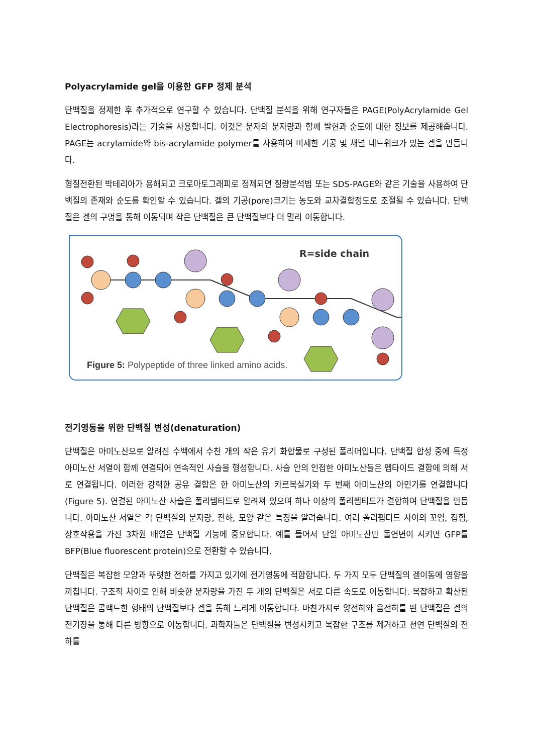Polyacrylamide gel을 이용한 GFP 정제 분석
단백질을 정제한 후 추가적으로 연구할 수 있습니다. 단백질 분석을 위해 연구자들은 PAGE(PolyAcrylamide Gel Electrophoresis)라는 기술을 사용합니다. 이것은 분자의 분자량과 함께 발현과 순도에 대한 정보를 제공해줍니다. PAGE는 acrylamide와 bis-acrylamide polymer를 사용하여 미세한 기공 및 채널 네트워크가 있는 겔을 만듭니다.
형질전환된 박테리아가 용해되고 크로마토그래피로 정제되면 질량분석법 또는 SDS-PAGE와 같은 기술을 사용하여 단백질의 존재와 순도를 확인할 수 있습니다. 겔의 기공(pore)크기는 농도와 교차결합정도로 조절될 수 있습니다. 단백질은 겔의 구멍을 통해 이동되며 작은 단백질은 큰 단백질보다 더 멀리 이동합니다.
R=side chain
Figure 5: Polypeptide of three linked amino acids.
전기영동을 위한 단백질 변성(denaturation)
단백질은 아미노산으로 알려진 수백에서 수천 개의 작은 유기 화합물로 구성된 폴리머입니다. 단백질 합성 중에 특정 아미노산 서열이 함께 연결되어 연속적인 사슬을 형성합니다. 사슬 안의 인접한 아미노산들은 펩타이드 결합에 의해 서로 연결됩니다. 이러한 강력한 공유 결합은 한 아미노산의 카르복실기와 두 번째 아미노산의 아민기를 연결합니다(Figure 5). 연결된 아미노산 사슬은 폴리템티드로 알려져 있으며 하나 이상의 폴리펩티드가 결합하여 단백질을 만듭니다. 아미노산 서열은 각 단백질의 분자량, 전하, 모양 같은 특징을 알려줍니다. 여러 폴리펩티드 사이의 꼬임, 접힘, 상호작용을 가진 3차원 배열은 단백질 기능에 중요합니다. 예를 들어서 단일 아미노산만 돌연변이 시키면 GFP를 BFP(Blue fluorescent protein)으로 전환할 수 있습니다.
단백질은 복잡한 모양과 뚜렷한 전하를 가지고 있기에 전기영동에 적합합니다. 두 가지 모두 단백질의 겔이동에 영향을 끼칩니다. 구조적 차이로 인해 비슷한 분자량을 가진 두 개의 단백질은 서로 다른 속도로 이동합니다. 복잡하고 확산된 단백질은 콤팩트한 형태의 단백질보다 겔을 통해 느리게 이동합니다. 마찬가지로 양전하와 음전하를 띈 단백질은 겔의 전기장을 통해 다른 방향으로 이동합니다. 과학자들은 단백질을 변성시키고 복잡한 구조를 제거하고 천연 단백질의 전하를